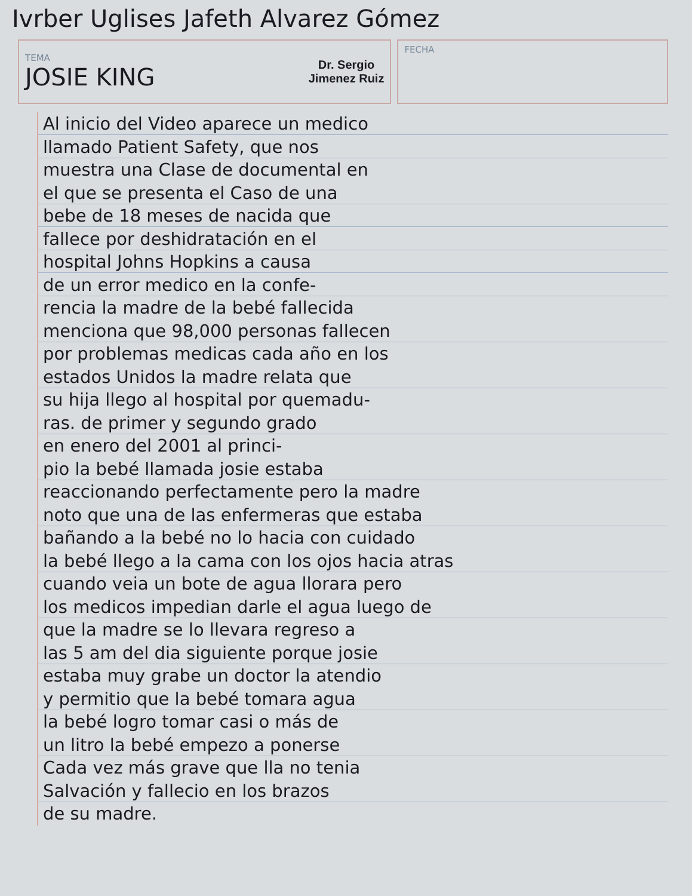Ivrber Uglises Jafeth Alvarez Gómez
TEMA
JOSIE KING
Dr. Sergio
Jimenez Ruiz
FECHA
Al inicio del Video aparece un medico
llamado Patient Safety, que nos
muestra una Clase de documental en
el que se presenta el Caso de una
bebe de 18 meses de nacida que
fallece por deshidratación en el
hospital Johns Hopkins a causa
de un error medico en la confe-
rencia la madre de la bebé fallecida
menciona que 98,000 personas fallecen
por problemas medicas cada año en los
estados Unidos la madre relata que
su hija llego al hospital por quemadu-
ras. de primer y segundo grado
en enero del 2001 al princi-
pio la bebé llamada josie estaba
reaccionando perfectamente pero la madre
noto que una de las enfermeras que estaba
bañando a la bebé no lo hacia con cuidado
la bebé llego a la cama con los ojos hacia atras
cuando veia un bote de agua llorara pero
los medicos impedian darle el agua luego de
que la madre se lo llevara regreso a
las 5 am del dia siguiente porque josie
estaba muy grabe un doctor la atendio
y permitio que la bebé tomara agua
la bebé logro tomar casi o más de
un litro la bebé empezo a ponerse
Cada vez más grave que lla no tenia
Salvación y fallecio en los brazos
de su madre.